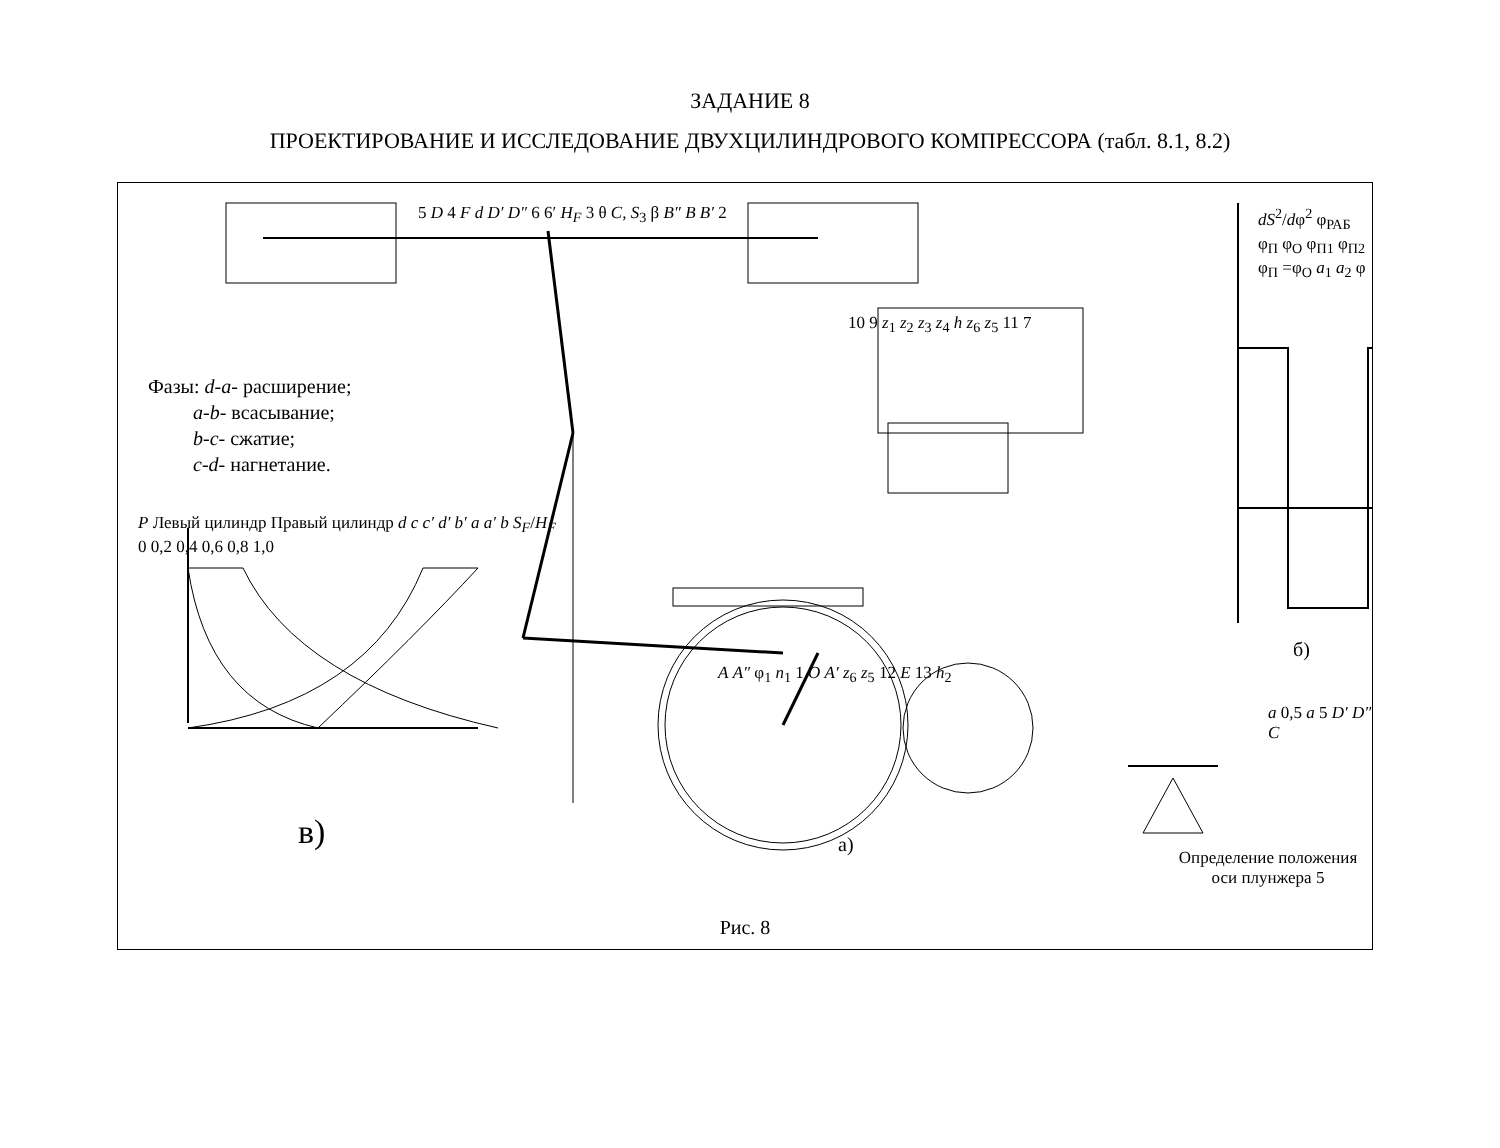ЗАДАНИЕ 8
ПРОЕКТИРОВАНИЕ И ИССЛЕДОВАНИЕ ДВУХЦИЛИНДРОВОГО КОМПРЕССОРА (табл. 8.1, 8.2)
Фазы: d-a- расширение;
a-b- всасывание;
b-c- сжатие;
c-d- нагнетание.
5 D 4 F d D′ D″ 6 6′ H<sub>F</sub> 3 θ C, S<sub>3</sub> β B″ B B′ 2
10 9 z<sub>1</sub> z<sub>2</sub> z<sub>3</sub> z<sub>4</sub> h z<sub>6</sub> z<sub>5</sub> 11 7
A A″ φ<sub>1</sub> n<sub>1</sub> 1 O A′ z<sub>6</sub> z<sub>5</sub> 12 E 13 h<sub>2</sub>
P Левый цилиндр Правый цилиндр d c c′ d′ b′ a a′ b S<sub>F</sub>/H<sub>F</sub>
0 0,2 0,4 0,6 0,8 1,0
в) а)
dS<sup>2</sup>/dφ<sup>2</sup> φ<sub>РАБ</sub> φ<sub>П</sub> φ<sub>О</sub> φ<sub>П1</sub> φ<sub>П2</sub>
φ<sub>П</sub> =φ<sub>О</sub> a<sub>1</sub> a<sub>2</sub> φ
б)
a 0,5 a 5 D′ D″ C
Определение положения оси плунжера 5
Рис. 8